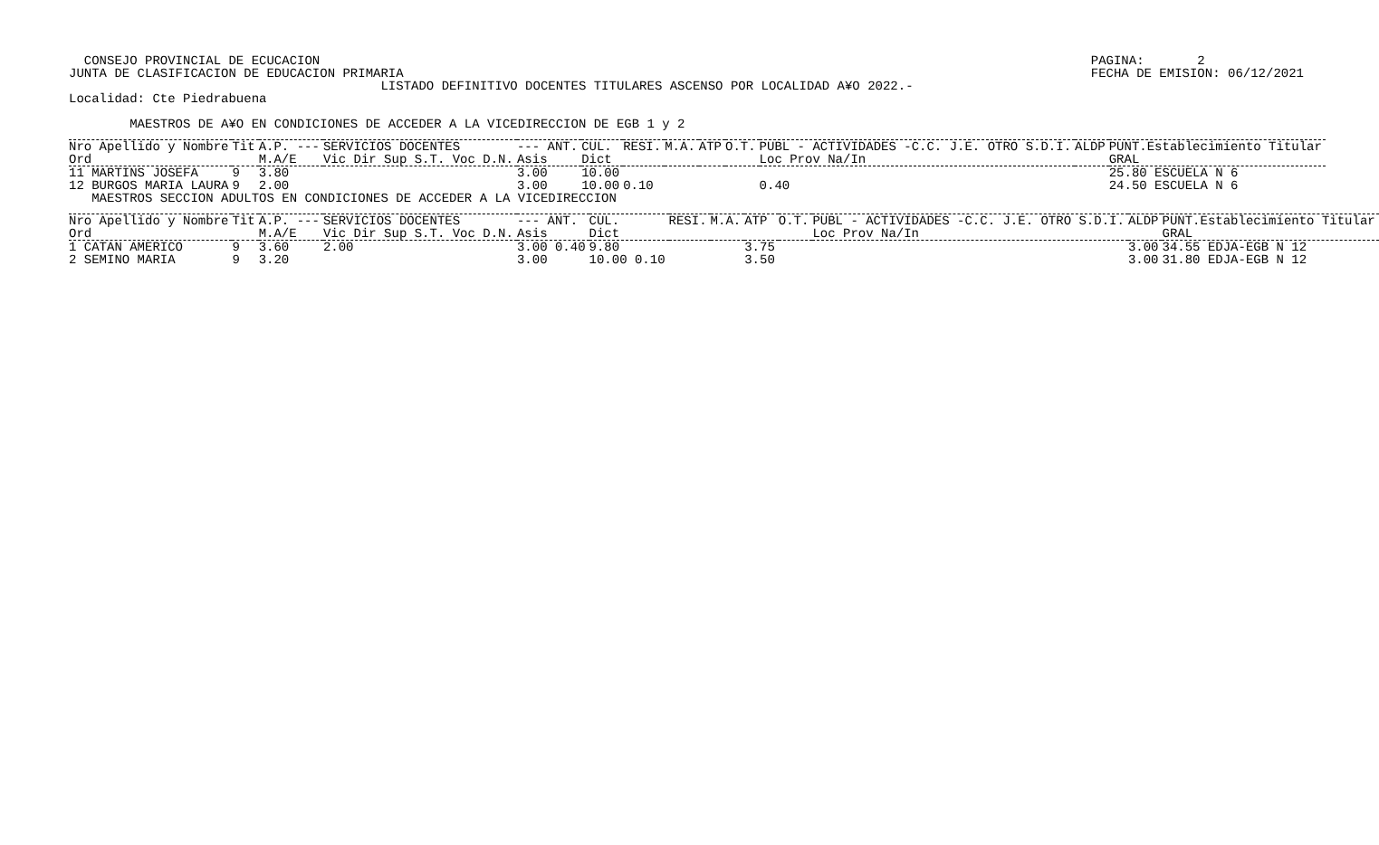CONSEJO PROVINCIAL DE ECUCACION
JUNTA DE CLASIFICACION DE EDUCACION PRIMARIA
PAGINA:       2
FECHA DE EMISION: 06/12/2021
                                         LISTADO DEFINITIVO DOCENTES TITULARES ASCENSO POR LOCALIDAD A¥O 2022.-
Localidad: Cte Piedrabuena

        MAESTROS DE A¥O EN CONDICIONES DE ACCEDER A LA VICEDIRECCION DE EGB 1 y 2
| Nro Apellido y Nombre Ord | Tit | A.P. --- M.A/E | SERVICIOS DOCENTES Vic Dir Sup S.T. Voc D.N. | --- ANT. Asis | CUL. Dict | RESI. | M.A. | ATP | O.T. | PUBL - ACTIVIDADES -C.C. J.E. OTRO S.D.I. Loc Prov Na/In | ALDP | PUNT.Establecimiento Titular GRAL |
| --- | --- | --- | --- | --- | --- | --- | --- | --- | --- | --- | --- | --- |
| 11 MARTINS JOSEFA | 9 | 3.80 | | 3.00 | 10.00 | | | | | | | 25.80 ESCUELA N 6 |
| 12 BURGOS MARIA LAURA | 9 | 2.00 | | 3.00 | 10.00 | 0.10 | | | | 0.40 | | 24.50 ESCUELA N 6 |
   MAESTROS SECCION ADULTOS EN CONDICIONES DE ACCEDER A LA VICEDIRECCION
| Nro Apellido y Nombre Ord | Tit | A.P. --- M.A/E | SERVICIOS DOCENTES Vic Dir Sup S.T. Voc D.N. | --- ANT. Asis | CUL. Dict | RESI. | M.A. | ATP | O.T. | PUBL - ACTIVIDADES -C.C. J.E. OTRO S.D.I. Loc Prov Na/In | ALDP | PUNT.Establecimiento Titular GRAL |
| --- | --- | --- | --- | --- | --- | --- | --- | --- | --- | --- | --- | --- |
| 1 CATAN AMERICO | 9 | 3.60 | 2.00 | 3.00 0.40 | 9.80 | | | 3.75 | | | 3.00 | 34.55 EDJA-EGB N 12 |
| 2 SEMINO MARIA | 9 | 3.20 | | 3.00 | 10.00 0.10 | | | 3.50 | | | 3.00 | 31.80 EDJA-EGB N 12 |